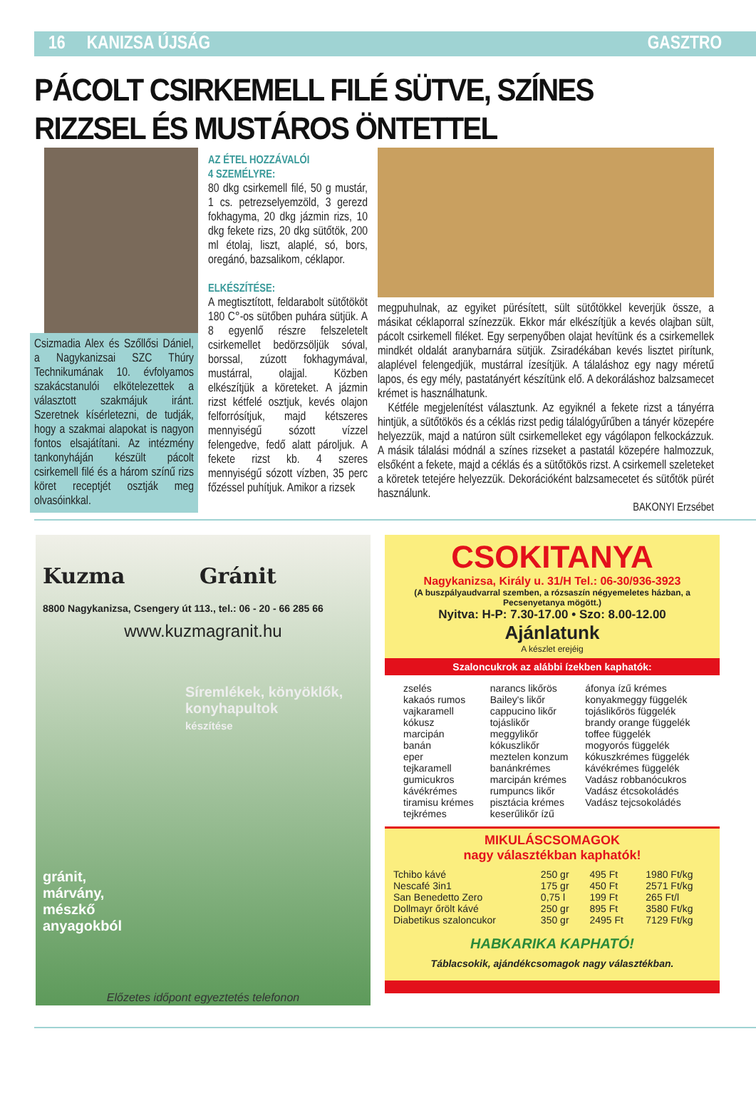16 KANIZSA ÚJSÁG GASZTRO
PÁCOLT CSIRKEMELL FILÉ SÜTVE, SZÍNES RIZZSEL ÉS MUSTÁROS ÖNTETTEL
Csizmadia Alex és Szőllősi Dániel, a Nagykanizsai SZC Thúry Technikumának 10. évfolyamos szakácstanulói elkötelezettek a választott szakmájuk iránt. Szeretnek kísérletezni, de tudják, hogy a szakmai alapokat is nagyon fontos elsajátítani. Az intézmény tankonyháján készült pácolt csirkemell filé és a három színű rizs köret receptjét osztják meg olvasóinkkal.
AZ ÉTEL HOZZÁVALÓI
4 SZEMÉLYRE:
80 dkg csirkemell filé, 50 g mustár, 1 cs. petrezselyemzöld, 3 gerezd fokhagyma, 20 dkg jázmin rizs, 10 dkg fekete rizs, 20 dkg sütőtök, 200 ml étolaj, liszt, alaplé, só, bors, oregánó, bazsalikom, céklapor.
ELKÉSZÍTÉSE:
A megtisztított, feldarabolt sütőtököt 180 C°-os sütőben puhára sütjük. A 8 egyenlő részre felszeletelt csirkemellet bedörzsöljük sóval, borssal, zúzott fokhagymával, mustárral, olajjal. Közben elkészítjük a köreteket. A jázmin rizst kétfelé osztjuk, kevés olajon felforrósítjuk, majd kétszeres mennyiségű sózott vízzel felengedve, fedő alatt pároljuk. A fekete rizst kb. 4 szeres mennyiségű sózott vízben, 35 perc főzéssel puhítjuk. Amikor a rizsek
megpuhulnak, az egyiket pürésített, sült sütőtökkel keverjük össze, a másikat céklaporral színezzük. Ekkor már elkészítjük a kevés olajban sült, pácolt csirkemell filéket. Egy serpenyőben olajat hevítünk és a csirkemellek mindkét oldalát aranybarnára sütjük. Zsiradékában kevés lisztet pirítunk, alaplével felengedjük, mustárral ízesítjük. A tálaláshoz egy nagy méretű lapos, és egy mély, pastatányért készítünk elő. A dekoráláshoz balzsamecet krémet is használhatunk.
Kétféle megjelenítést választunk. Az egyiknél a fekete rizst a tányérra hintjük, a sütőtökös és a céklás rizst pedig tálalógyűrűben a tányér közepére helyezzük, majd a natúron sült csirkemelleket egy vágólapon felkockázzuk. A másik tálalási módnál a színes rizseket a pastatál közepére halmozzuk, elsőként a fekete, majd a céklás és a sütőtökös rizst. A csirkemell szeleteket a köretek tetejére helyezzük. Dekorációként balzsamecetet és sütőtök pürét használunk.
BAKONYI Erzsébet
Kuzma Gránit
8800 Nagykanizsa, Csengery út 113., tel.: 06 - 20 - 66 285 66
www.kuzmagranit.hu
Síremlékek, könyöklők, konyhapultok
készítése
gránit,
márvány,
mészkő
anyagokból
Előzetes időpont egyeztetés telefonon
CSOKITANYA
Nagykanizsa, Király u. 31/H Tel.: 06-30/936-3923
(A buszpályaudvarral szemben, a rózsaszín négyemeletes házban, a Pecsenyetanya mögött.)
Nyitva: H-P: 7.30-17.00 • Szo: 8.00-12.00
Ajánlatunk
A készlet erejéig
Szaloncukrok az alábbi ízekben kaphatók:
| zselés kakaós rumos vajkaramell kókusz marcipán banán eper tejkaramell gumicukros kávékrémes tiramisu krémes tejkrémes | narancs likőrös Bailey's likőr cappucino likőr tojáslikőr meggylikőr kókuszlikőr meztelen konzum banánkrémes marcipán krémes rumpuncs likőr pisztácia krémes keserűlikőr ízű | áfonya ízű krémes konyakmeggy függelék tojáslikőrös függelék brandy orange függelék toffee függelék mogyorós függelék kókuszkrémes függelék kávékrémes függelék Vadász robbanócukros Vadász étcsokoládés Vadász tejcsokoládés |
MIKULÁSCSOMAGOK
nagy választékban kaphatók!
| Tchibo kávé | 250 gr | 495 Ft | 1980 Ft/kg |
| Nescafé 3in1 | 175 gr | 450 Ft | 2571 Ft/kg |
| San Benedetto Zero | 0,75 l | 199 Ft | 265 Ft/l |
| Dollmayr őrölt kávé | 250 gr | 895 Ft | 3580 Ft/kg |
| Diabetikus szaloncukor | 350 gr | 2495 Ft | 7129 Ft/kg |
HABKARIKA KAPHATÓ!
Táblacsokik, ajándékcsomagok nagy választékban.